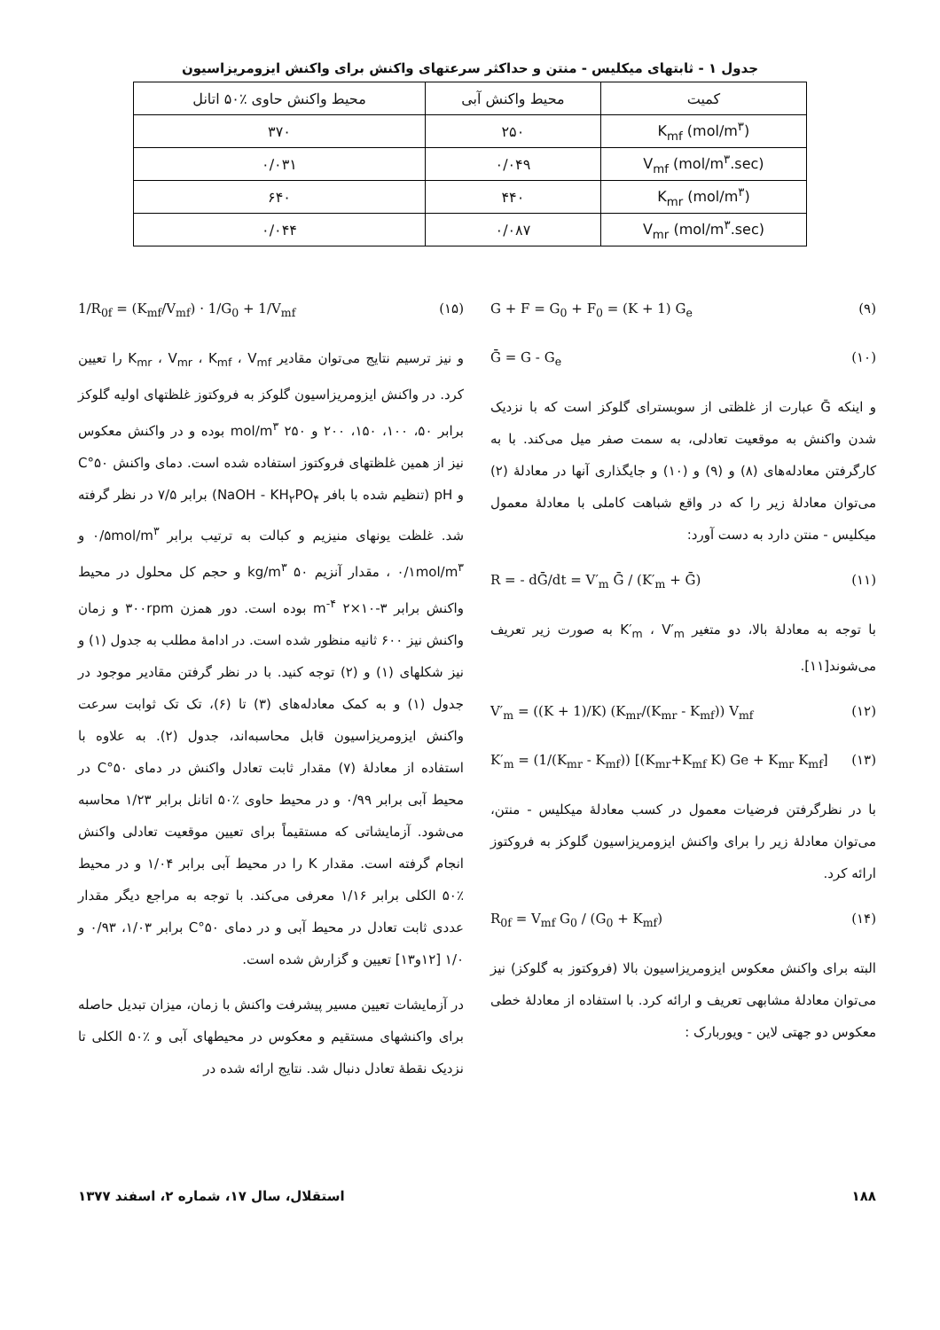جدول ۱ - ثابتهای میکلیس - منتن و حداکثر سرعتهای واکنش برای واکنش ایزومریزاسیون
| کمیت | محیط واکنش آبی | محیط واکنش حاوی ٪۵۰ اتانل |
| --- | --- | --- |
| K<sub>mf</sub> (mol/m<sup>۳</sup>) | ۲۵۰ | ۳۷۰ |
| V<sub>mf</sub> (mol/m<sup>۳</sup>.sec) | ۰/۰۴۹ | ۰/۰۳۱ |
| K<sub>mr</sub> (mol/m<sup>۳</sup>) | ۴۴۰ | ۶۴۰ |
| V<sub>mr</sub> (mol/m<sup>۳</sup>.sec) | ۰/۰۸۷ | ۰/۰۴۴ |
(۹) G + F = G<sub>0</sub> + F<sub>0</sub> = (K + 1) G<sub>e</sub>
(۱۰) Ḡ = G - G<sub>e</sub>
و اینکه Ḡ عبارت از غلظتی از سوبسترای گلوکز است که با نزدیک شدن واکنش به موقعیت تعادلی، به سمت صفر میل می‌کند. با به کارگرفتن معادله‌های (۸) و (۹) و (۱۰) و جایگذاری آنها در معادلهٔ (۲) می‌توان معادلهٔ زیر را که در واقع شباهت کاملی با معادلهٔ معمول میکلیس - منتن دارد به دست آورد:
(۱۱) R = - dḠ/dt = V′<sub>m</sub> Ḡ / (K′<sub>m</sub> + Ḡ)
با توجه به معادلهٔ بالا، دو متغیر K′<sub>m</sub> ، V′<sub>m</sub> به صورت زیر تعریف می‌شوند[۱۱].
(۱۲) V′<sub>m</sub> = ((K + 1)/K) (K<sub>mr</sub>/(K<sub>mr</sub> - K<sub>mf</sub>)) V<sub>mf</sub>
(۱۳) K′<sub>m</sub> = (1/(K<sub>mr</sub> - K<sub>mf</sub>)) [(K<sub>mr</sub>+K<sub>mf</sub> K) Ge + K<sub>mr</sub> K<sub>mf</sub>]
با در نظرگرفتن فرضیات معمول در کسب معادلهٔ میکلیس - منتن، می‌توان معادلهٔ زیر را برای واکنش ایزومریزاسیون گلوکز به فروکتوز ارائه کرد.
(۱۴) R<sub>0f</sub> = V<sub>mf</sub> G<sub>0</sub> / (G<sub>0</sub> + K<sub>mf</sub>)
البته برای واکنش معکوس ایزومریزاسیون بالا (فروکتوز به گلوکز) نیز می‌توان معادلهٔ مشابهی تعریف و ارائه کرد. با استفاده از معادلهٔ خطی معکوس دو جهتی لاین - ویوربارک :
(۱۵) 1/R<sub>0f</sub> = (K<sub>mf</sub>/V<sub>mf</sub>) · 1/G<sub>0</sub> + 1/V<sub>mf</sub>
و نیز ترسیم نتایج می‌توان مقادیر K<sub>mr</sub> ، V<sub>mr</sub> ، K<sub>mf</sub> ، V<sub>mf</sub> را تعیین کرد. در واکنش ایزومریزاسیون گلوکز به فروکتوز غلظتهای اولیه گلوکز برابر ۵۰، ۱۰۰، ۱۵۰، ۲۰۰ و ۲۵۰ mol/m<sup>۳</sup> بوده و در واکنش معکوس نیز از همین غلظتهای فروکتوز استفاده شده است. دمای واکنش ۵۰°C و pH (تنظیم شده با بافر NaOH - KH<sub>۲</sub>PO<sub>۴</sub>) برابر ۷/۵ در نظر گرفته شد. غلظت یونهای منیزیم و کبالت به ترتیب برابر ۰/۵mol/m<sup>۳</sup> و ۰/۱mol/m<sup>۳</sup> ، مقدار آنزیم ۵۰ kg/m<sup>۳</sup> و حجم کل محلول در محیط واکنش برابر ۳-۱۰×۲ m<sup>-۴</sup> بوده است. دور همزن ۳۰۰rpm و زمان واکنش نیز ۶۰۰ ثانیه منظور شده است. در ادامهٔ مطلب به جدول (۱) و نیز شکلهای (۱) و (۲) توجه کنید. با در نظر گرفتن مقادیر موجود در جدول (۱) و به کمک معادله‌های (۳) تا (۶)، تک تک ثوابت سرعت واکنش ایزومریزاسیون قابل محاسبه‌اند، جدول (۲). به علاوه با استفاده از معادلهٔ (۷) مقدار ثابت تعادل واکنش در دمای ۵۰°C در محیط آبی برابر ۰/۹۹ و در محیط حاوی ٪۵۰ اتانل برابر ۱/۲۳ محاسبه می‌شود. آزمایشاتی که مستقیماً برای تعیین موقعیت تعادلی واکنش انجام گرفته است. مقدار K را در محیط آبی برابر ۱/۰۴ و در محیط ٪۵۰ الکلی برابر ۱/۱۶ معرفی می‌کند. با توجه به مراجع دیگر مقدار عددی ثابت تعادل در محیط آبی و در دمای ۵۰°C برابر ۱/۰۳، ۰/۹۳ و ۱/۰ [۱۲و۱۳] تعیین و گزارش شده است.
در آزمایشات تعیین مسیر پیشرفت واکنش با زمان، میزان تبدیل حاصله برای واکنشهای مستقیم و معکوس در محیطهای آبی و ٪۵۰ الکلی تا نزدیک نقطهٔ تعادل دنبال شد. نتایج ارائه شده در
۱۸۸ استقلال، سال ۱۷، شماره ۲، اسفند ۱۳۷۷